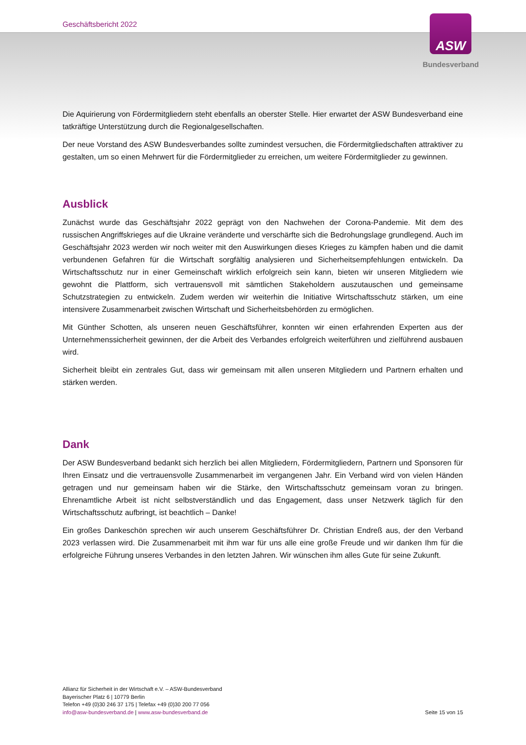Geschäftsbericht 2022
ASW
Bundesverband
Die Aquirierung von Fördermitgliedern steht ebenfalls an oberster Stelle. Hier erwartet der ASW Bundesverband eine tatkräftige Unterstützung durch die Regionalgesellschaften.
Der neue Vorstand des ASW Bundesverbandes sollte zumindest versuchen, die Fördermitgliedschaften attraktiver zu gestalten, um so einen Mehrwert für die Fördermitglieder zu erreichen, um weitere Fördermitglieder zu gewinnen.
Ausblick
Zunächst wurde das Geschäftsjahr 2022 geprägt von den Nachwehen der Corona-Pandemie. Mit dem des russischen Angriffskrieges auf die Ukraine veränderte und verschärfte sich die Bedrohungslage grundlegend. Auch im Geschäftsjahr 2023 werden wir noch weiter mit den Auswirkungen dieses Krieges zu kämpfen haben und die damit verbundenen Gefahren für die Wirtschaft sorgfältig analysieren und Sicherheitsempfehlungen entwickeln. Da Wirtschaftsschutz nur in einer Gemeinschaft wirklich erfolgreich sein kann, bieten wir unseren Mitgliedern wie gewohnt die Plattform, sich vertrauensvoll mit sämtlichen Stakeholdern auszutauschen und gemeinsame Schutzstrategien zu entwickeln. Zudem werden wir weiterhin die Initiative Wirtschaftsschutz stärken, um eine intensivere Zusammenarbeit zwischen Wirtschaft und Sicherheitsbehörden zu ermöglichen.
Mit Günther Schotten, als unseren neuen Geschäftsführer, konnten wir einen erfahrenden Experten aus der Unternehmenssicherheit gewinnen, der die Arbeit des Verbandes erfolgreich weiterführen und zielführend ausbauen wird.
Sicherheit bleibt ein zentrales Gut, dass wir gemeinsam mit allen unseren Mitgliedern und Partnern erhalten und stärken werden.
Dank
Der ASW Bundesverband bedankt sich herzlich bei allen Mitgliedern, Fördermitgliedern, Partnern und Sponsoren für Ihren Einsatz und die vertrauensvolle Zusammenarbeit im vergangenen Jahr. Ein Verband wird von vielen Händen getragen und nur gemeinsam haben wir die Stärke, den Wirtschaftsschutz gemeinsam voran zu bringen. Ehrenamtliche Arbeit ist nicht selbstverständlich und das Engagement, dass unser Netzwerk täglich für den Wirtschaftsschutz aufbringt, ist beachtlich – Danke!
Ein großes Dankeschön sprechen wir auch unserem Geschäftsführer Dr. Christian Endreß aus, der den Verband 2023 verlassen wird. Die Zusammenarbeit mit ihm war für uns alle eine große Freude und wir danken Ihm für die erfolgreiche Führung unseres Verbandes in den letzten Jahren. Wir wünschen ihm alles Gute für seine Zukunft.
Allianz für Sicherheit in der Wirtschaft e.V. – ASW-Bundesverband
Bayerischer Platz 6 | 10779 Berlin
Telefon +49 (0)30 246 37 175 | Telefax +49 (0)30 200 77 056
info@asw-bundesverband.de | www.asw-bundesverband.de
Seite 15 von 15